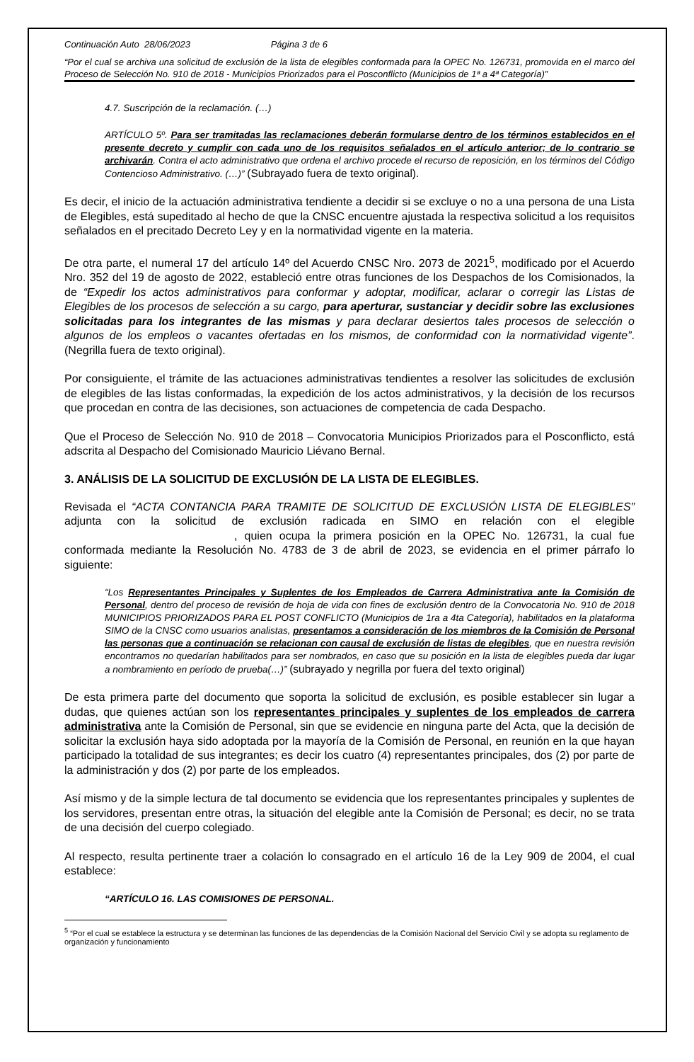Continuación Auto 28/06/2023 Página 3 de 6
“Por el cual se archiva una solicitud de exclusión de la lista de elegibles conformada para la OPEC No. 126731, promovida en el marco del Proceso de Selección No. 910 de 2018 - Municipios Priorizados para el Posconflicto (Municipios de 1ª a 4ª Categoría)”
4.7. Suscripción de la reclamación. (…)
ARTÍCULO 5º. Para ser tramitadas las reclamaciones deberán formularse dentro de los términos establecidos en el presente decreto y cumplir con cada uno de los requisitos señalados en el artículo anterior; de lo contrario se archivarán. Contra el acto administrativo que ordena el archivo procede el recurso de reposición, en los términos del Código Contencioso Administrativo. (…)” (Subrayado fuera de texto original).
Es decir, el inicio de la actuación administrativa tendiente a decidir si se excluye o no a una persona de una Lista de Elegibles, está supeditado al hecho de que la CNSC encuentre ajustada la respectiva solicitud a los requisitos señalados en el precitado Decreto Ley y en la normatividad vigente en la materia.
De otra parte, el numeral 17 del artículo 14º del Acuerdo CNSC Nro. 2073 de 2021<sup>5</sup>, modificado por el Acuerdo Nro. 352 del 19 de agosto de 2022, estableció entre otras funciones de los Despachos de los Comisionados, la de “Expedir los actos administrativos para conformar y adoptar, modificar, aclarar o corregir las Listas de Elegibles de los procesos de selección a su cargo, para aperturar, sustanciar y decidir sobre las exclusiones solicitadas para los integrantes de las mismas y para declarar desiertos tales procesos de selección o algunos de los empleos o vacantes ofertadas en los mismos, de conformidad con la normatividad vigente”. (Negrilla fuera de texto original).
Por consiguiente, el trámite de las actuaciones administrativas tendientes a resolver las solicitudes de exclusión de elegibles de las listas conformadas, la expedición de los actos administrativos, y la decisión de los recursos que procedan en contra de las decisiones, son actuaciones de competencia de cada Despacho.
Que el Proceso de Selección No. 910 de 2018 – Convocatoria Municipios Priorizados para el Posconflicto, está adscrita al Despacho del Comisionado Mauricio Liévano Bernal.
3. ANÁLISIS DE LA SOLICITUD DE EXCLUSIÓN DE LA LISTA DE ELEGIBLES.
Revisada el “ACTA CONTANCIA PARA TRAMITE DE SOLICITUD DE EXCLUSIÓN LISTA DE ELEGIBLES” adjunta con la solicitud de exclusión radicada en SIMO en relación con el elegible , quien ocupa la primera posición en la OPEC No. 126731, la cual fue conformada mediante la Resolución No. 4783 de 3 de abril de 2023, se evidencia en el primer párrafo lo siguiente:
“Los Representantes Principales y Suplentes de los Empleados de Carrera Administrativa ante la Comisión de Personal, dentro del proceso de revisión de hoja de vida con fines de exclusión dentro de la Convocatoria No. 910 de 2018 MUNICIPIOS PRIORIZADOS PARA EL POST CONFLICTO (Municipios de 1ra a 4ta Categoría), habilitados en la plataforma SIMO de la CNSC como usuarios analistas, presentamos a consideración de los miembros de la Comisión de Personal las personas que a continuación se relacionan con causal de exclusión de listas de elegibles, que en nuestra revisión encontramos no quedarían habilitados para ser nombrados, en caso que su posición en la lista de elegibles pueda dar lugar a nombramiento en período de prueba(…)” (subrayado y negrilla por fuera del texto original)
De esta primera parte del documento que soporta la solicitud de exclusión, es posible establecer sin lugar a dudas, que quienes actúan son los representantes principales y suplentes de los empleados de carrera administrativa ante la Comisión de Personal, sin que se evidencie en ninguna parte del Acta, que la decisión de solicitar la exclusión haya sido adoptada por la mayoría de la Comisión de Personal, en reunión en la que hayan participado la totalidad de sus integrantes; es decir los cuatro (4) representantes principales, dos (2) por parte de la administración y dos (2) por parte de los empleados.
Así mismo y de la simple lectura de tal documento se evidencia que los representantes principales y suplentes de los servidores, presentan entre otras, la situación del elegible ante la Comisión de Personal; es decir, no se trata de una decisión del cuerpo colegiado.
Al respecto, resulta pertinente traer a colación lo consagrado en el artículo 16 de la Ley 909 de 2004, el cual establece:
“ARTÍCULO 16. LAS COMISIONES DE PERSONAL.
<sup>5</sup> “Por el cual se establece la estructura y se determinan las funciones de las dependencias de la Comisión Nacional del Servicio Civil y se adopta su reglamento de organización y funcionamiento